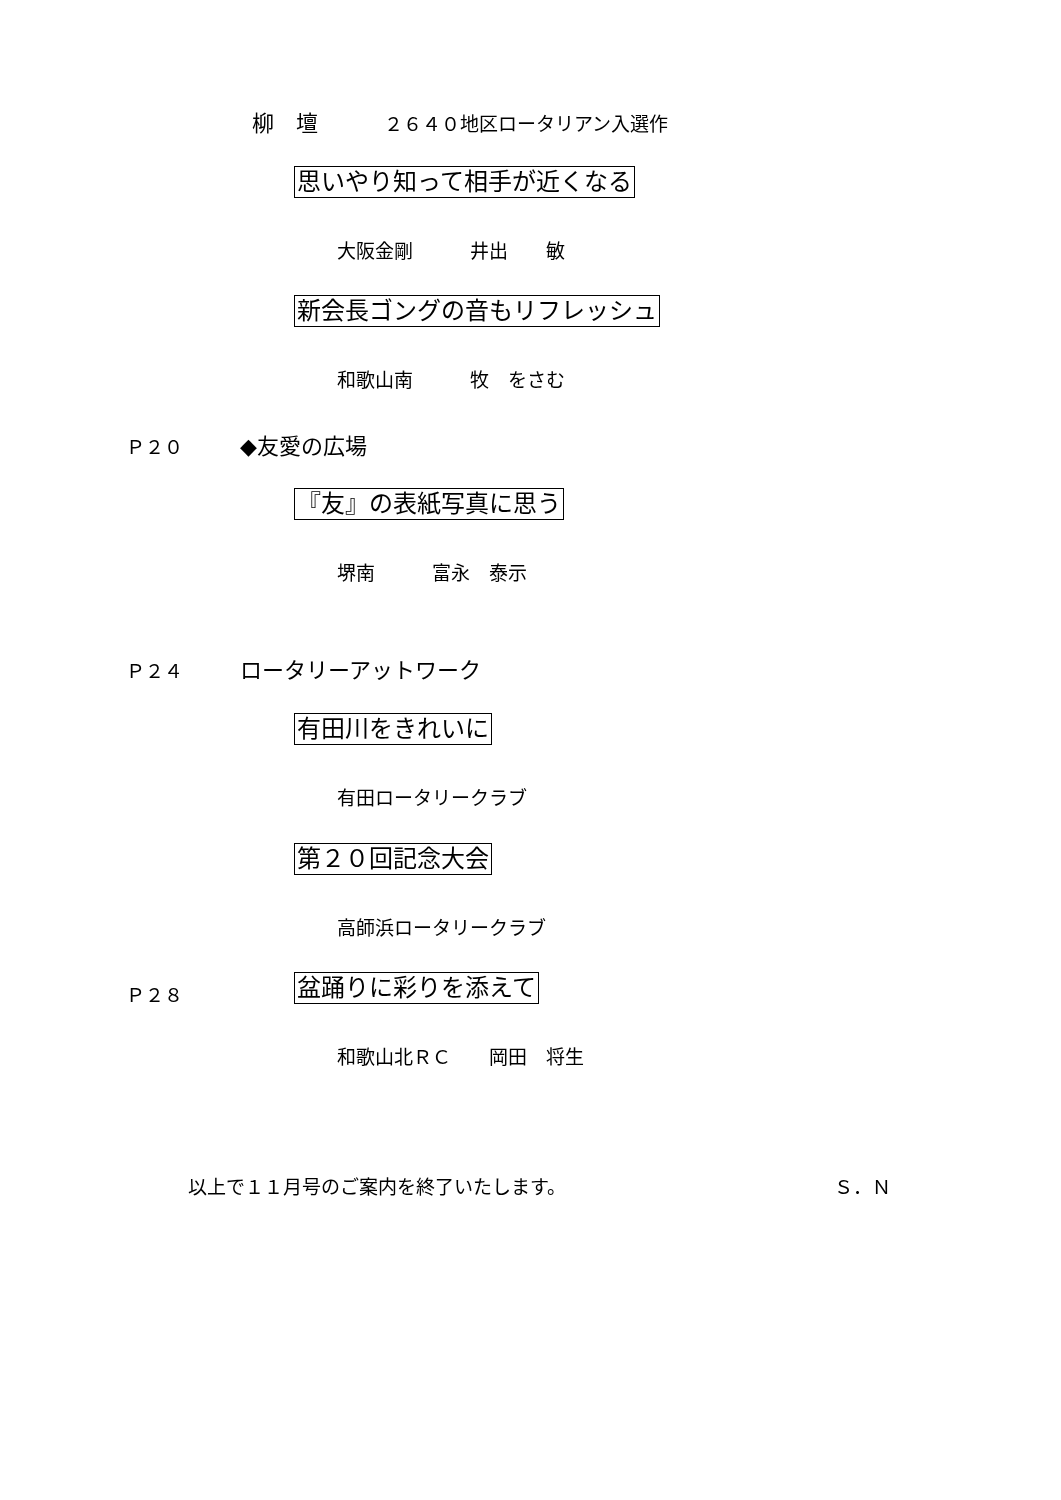柳　壇　　　２６４０地区ロータリアン入選作
思いやり知って相手が近くなる
大阪金剛　　　井出　　敏
新会長ゴングの音もリフレッシュ
和歌山南　　　牧　をさむ
Ｐ２０　　　◆友愛の広場
『友』の表紙写真に思う
堺南　　　富永　泰示
Ｐ２４　　　ロータリーアットワーク
有田川をきれいに
有田ロータリークラブ
第２０回記念大会
高師浜ロータリークラブ
Ｐ２８ 盆踊りに彩りを添えて
和歌山北ＲＣ　　岡田　将生
以上で１１月号のご案内を終了いたします。 Ｓ．Ｎ